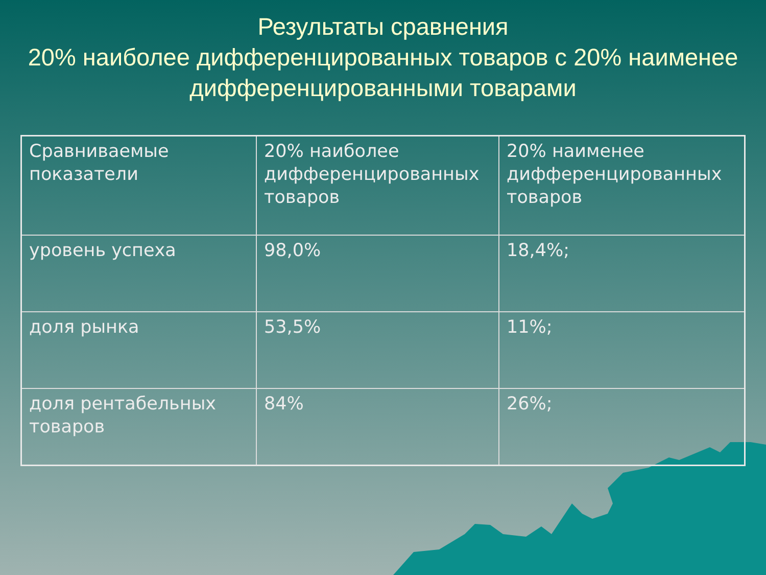Результаты сравнения
20% наиболее дифференцированных товаров с 20% наименее дифференцированными товарами
| Сравниваемые показатели | 20% наиболее дифференцированных товаров | 20% наименее дифференцированных товаров |
| уровень успеха | 98,0% | 18,4%; |
| доля рынка | 53,5% | 11%; |
| доля рентабельных товаров | 84% | 26%; |